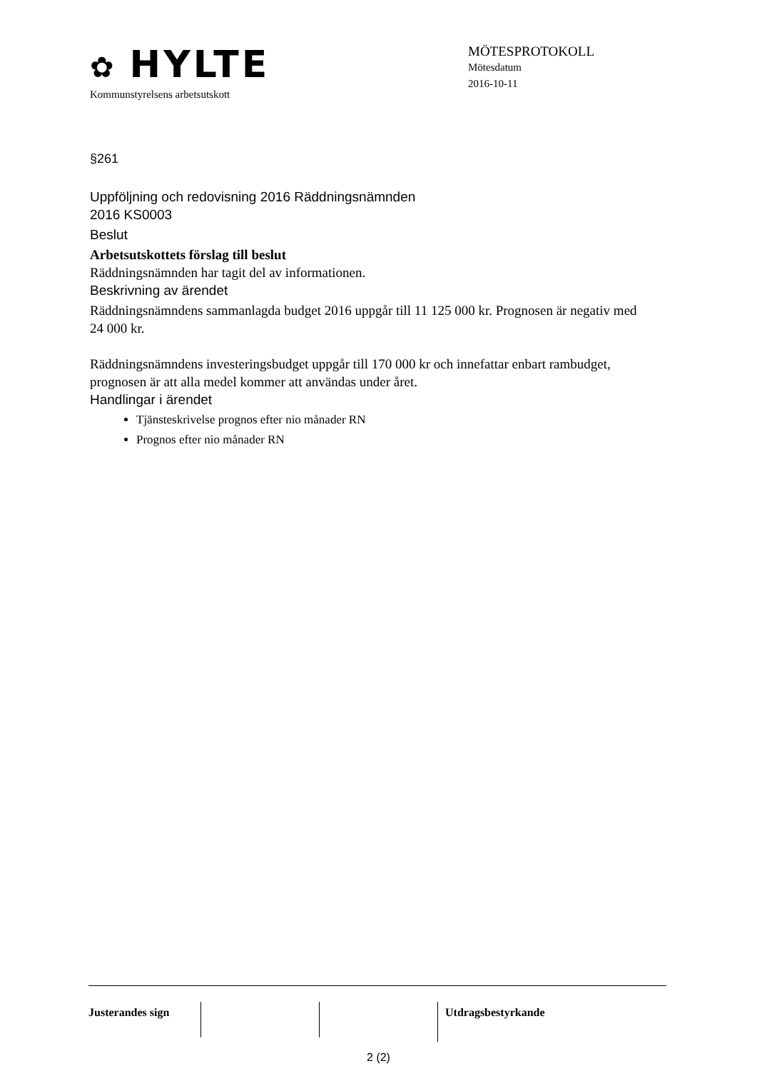✿ HYLTE
Kommunstyrelsens arbetsutskott
MÖTESPROTOKOLL
Mötesdatum
2016-10-11
§261
Uppföljning och redovisning 2016 Räddningsnämnden
2016 KS0003
Beslut
Arbetsutskottets förslag till beslut
Räddningsnämnden har tagit del av informationen.
Beskrivning av ärendet
Räddningsnämndens sammanlagda budget 2016 uppgår till 11 125 000 kr. Prognosen är negativ med 24 000 kr.
Räddningsnämndens investeringsbudget uppgår till 170 000 kr och innefattar enbart rambudget, prognosen är att alla medel kommer att användas under året.
Handlingar i ärendet
Tjänsteskrivelse prognos efter nio månader RN
Prognos efter nio månader RN
Justerandes sign Utdragsbestyrkande
2 (2)